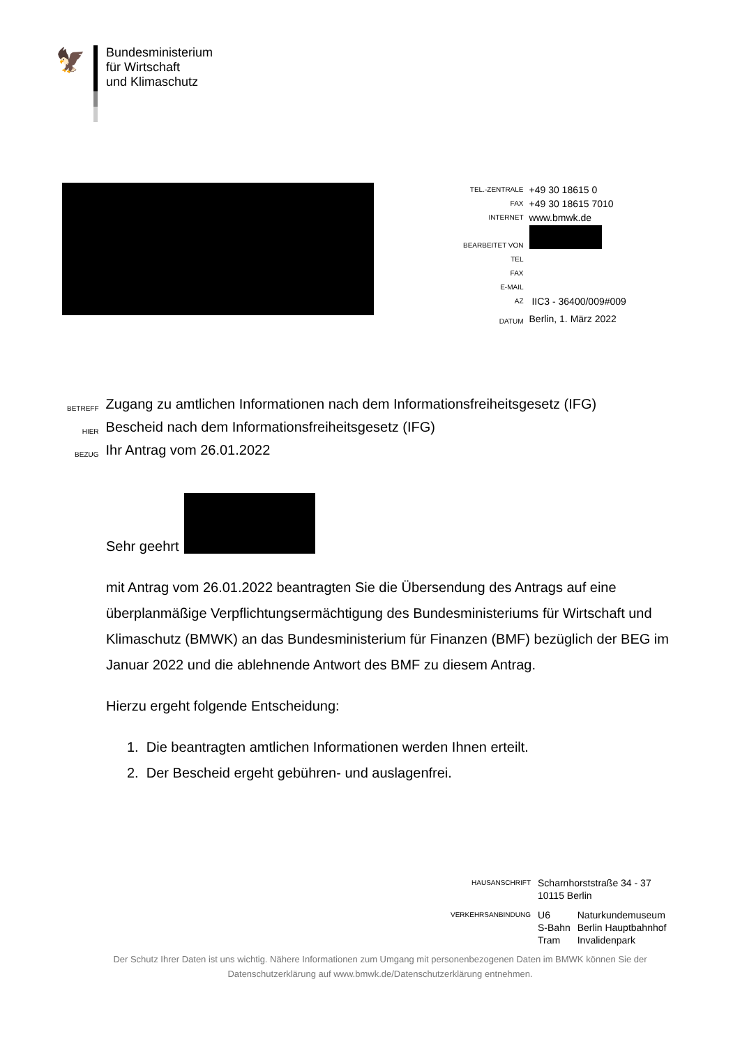🦅
Bundesministerium
für Wirtschaft
und Klimaschutz
| TEL.-ZENTRALE | +49 30 18615 0 |
| FAX | +49 30 18615 7010 |
| INTERNET | www.bmwk.de |
| BEARBEITET VON | |
| TEL | |
| FAX | |
| E-MAIL | |
| AZ | IIC3 - 36400/009#009 |
| DATUM | Berlin, 1. März 2022 |
| BETREFF | Zugang zu amtlichen Informationen nach dem Informationsfreiheitsgesetz (IFG) |
| HIER | Bescheid nach dem Informationsfreiheitsgesetz (IFG) |
| BEZUG | Ihr Antrag vom 26.01.2022 |
Sehr geehrt
mit Antrag vom 26.01.2022 beantragten Sie die Übersendung des Antrags auf eine überplanmäßige Verpflichtungsermächtigung des Bundesministeriums für Wirtschaft und Klimaschutz (BMWK) an das Bundesministerium für Finanzen (BMF) bezüglich der BEG im Januar 2022 und die ablehnende Antwort des BMF zu diesem Antrag.
Hierzu ergeht folgende Entscheidung:
1. Die beantragten amtlichen Informationen werden Ihnen erteilt.
2. Der Bescheid ergeht gebühren- und auslagenfrei.
| HAUSANSCHRIFT | Scharnhorststraße 34 - 37 10115 Berlin | |
| VERKEHRSANBINDUNG | U6 S-Bahn Tram | Naturkundemuseum Berlin Hauptbahnhof Invalidenpark |
Der Schutz Ihrer Daten ist uns wichtig. Nähere Informationen zum Umgang mit personenbezogenen Daten im BMWK können Sie der Datenschutzerklärung auf www.bmwk.de/Datenschutzerklärung entnehmen.